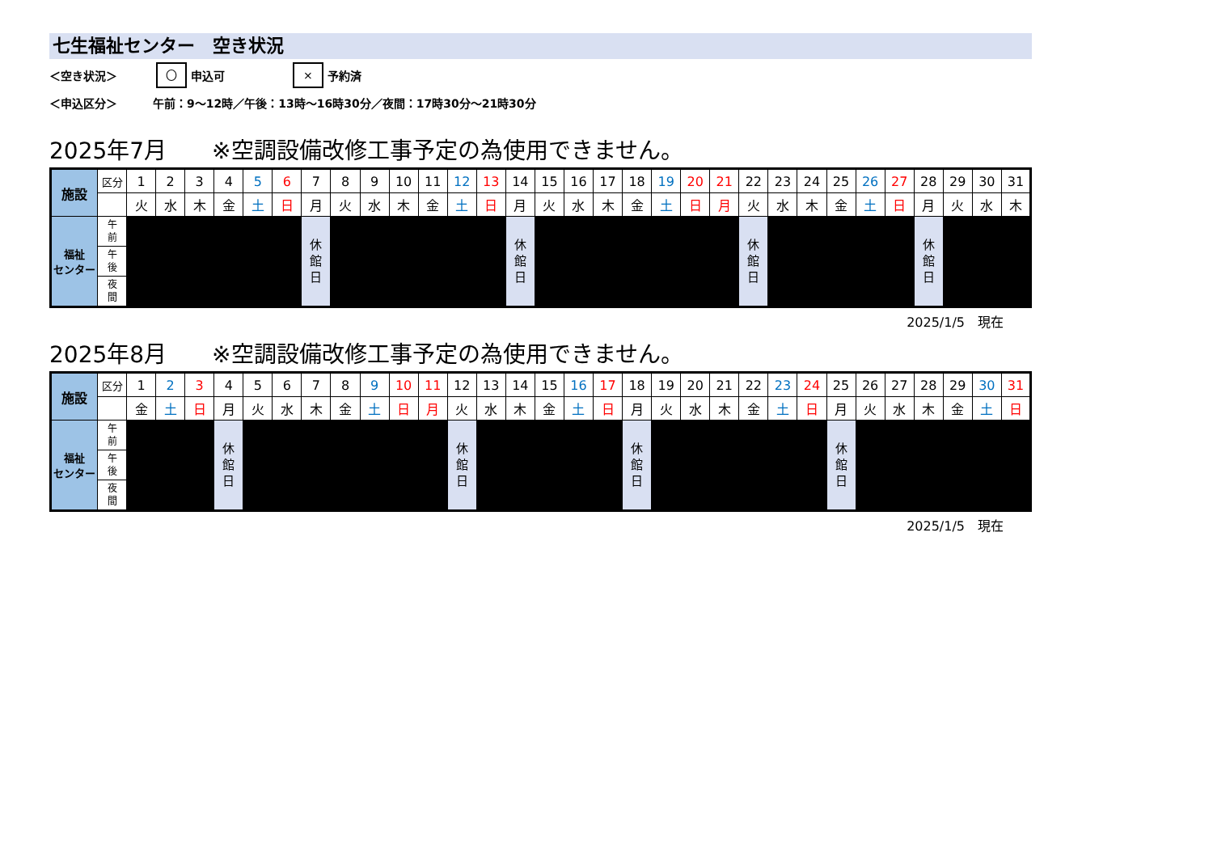七生福祉センター　空き状況
＜空き状況＞ 〇 申込可 × 予約済
＜申込区分＞ 午前：9～12時／午後：13時～16時30分／夜間：17時30分～21時30分
2025年7月　　※空調設備改修工事予定の為使用できません。
| 施設 | 区分 | 1 | 2 | 3 | 4 | 5 | 6 | 7 | 8 | 9 | 10 | 11 | 12 | 13 | 14 | 15 | 16 | 17 | 18 | 19 | 20 | 21 | 22 | 23 | 24 | 25 | 26 | 27 | 28 | 29 | 30 | 31 |
| | | 火 | 水 | 木 | 金 | 土 | 日 | 月 | 火 | 水 | 木 | 金 | 土 | 日 | 月 | 火 | 水 | 木 | 金 | 土 | 日 | 月 | 火 | 水 | 木 | 金 | 土 | 日 | 月 | 火 | 水 | 木 |
| 福祉 センター | 午 前 | | | | | | | 休 館 日 | | | | | | | 休 館 日 | | | | | | | | 休 館 日 | | | | | | 休 館 日 | | | |
| | 午 後 | | | | | | | | | | | | | | | | | | | | | | | | | | | | | | | |
| | 夜 間 | | | | | | | | | | | | | | | | | | | | | | | | | | | | | | | |
2025/1/5　現在
2025年8月　　※空調設備改修工事予定の為使用できません。
| 施設 | 区分 | 1 | 2 | 3 | 4 | 5 | 6 | 7 | 8 | 9 | 10 | 11 | 12 | 13 | 14 | 15 | 16 | 17 | 18 | 19 | 20 | 21 | 22 | 23 | 24 | 25 | 26 | 27 | 28 | 29 | 30 | 31 |
| | | 金 | 土 | 日 | 月 | 火 | 水 | 木 | 金 | 土 | 日 | 月 | 火 | 水 | 木 | 金 | 土 | 日 | 月 | 火 | 水 | 木 | 金 | 土 | 日 | 月 | 火 | 水 | 木 | 金 | 土 | 日 |
| 福祉 センター | 午 前 | | | | 休 館 日 | | | | | | | | 休 館 日 | | | | | | 休 館 日 | | | | | | | 休 館 日 | | | | | | |
| | 午 後 | | | | | | | | | | | | | | | | | | | | | | | | | | | | | | | |
| | 夜 間 | | | | | | | | | | | | | | | | | | | | | | | | | | | | | | | |
2025/1/5　現在